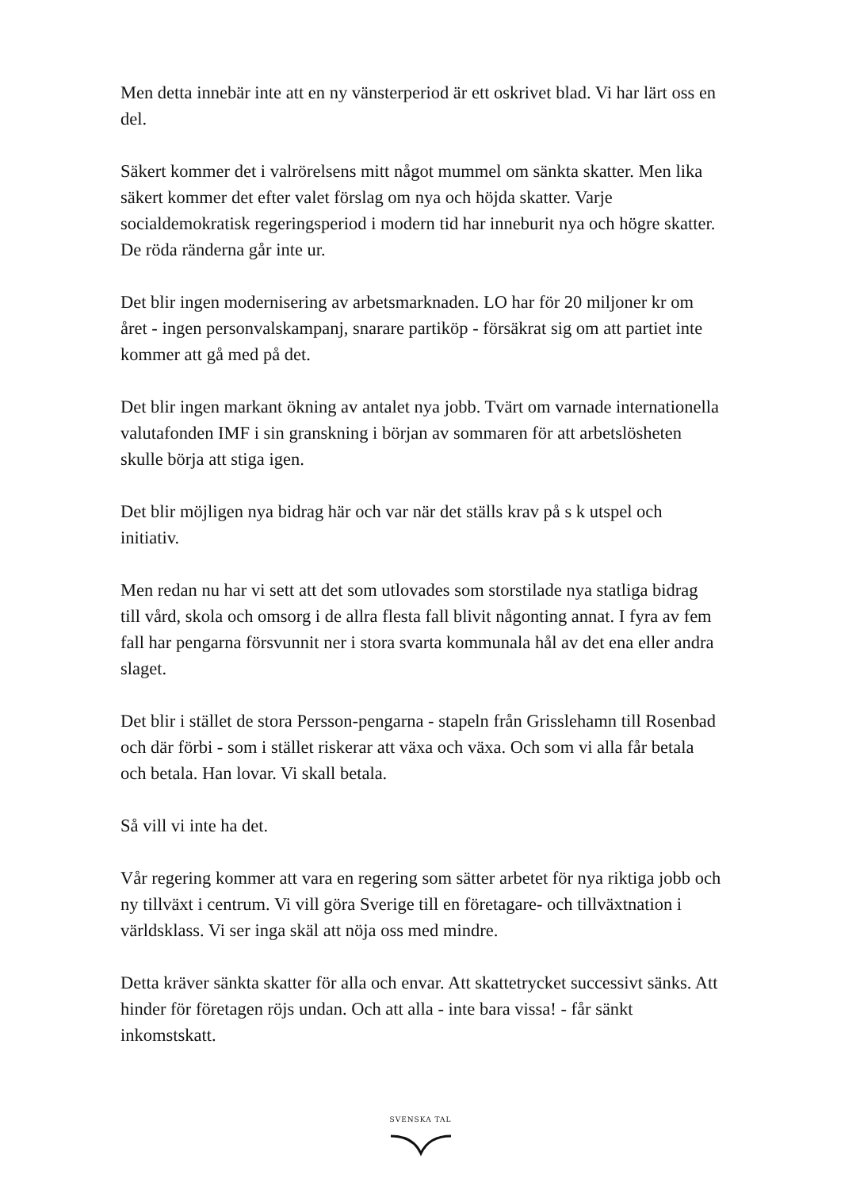Men detta innebär inte att en ny vänsterperiod är ett oskrivet blad. Vi har lärt oss en del.
Säkert kommer det i valrörelsens mitt något mummel om sänkta skatter. Men lika säkert kommer det efter valet förslag om nya och höjda skatter. Varje socialdemokratisk regeringsperiod i modern tid har inneburit nya och högre skatter. De röda ränderna går inte ur.
Det blir ingen modernisering av arbetsmarknaden. LO har för 20 miljoner kr om året - ingen personvalskampanj, snarare partiköp - försäkrat sig om att partiet inte kommer att gå med på det.
Det blir ingen markant ökning av antalet nya jobb. Tvärt om varnade internationella valutafonden IMF i sin granskning i början av sommaren för att arbetslösheten skulle börja att stiga igen.
Det blir möjligen nya bidrag här och var när det ställs krav på s k utspel och initiativ.
Men redan nu har vi sett att det som utlovades som storstilade nya statliga bidrag till vård, skola och omsorg i de allra flesta fall blivit någonting annat. I fyra av fem fall har pengarna försvunnit ner i stora svarta kommunala hål av det ena eller andra slaget.
Det blir i stället de stora Persson-pengarna - stapeln från Grisslehamn till Rosenbad och där förbi - som i stället riskerar att växa och växa. Och som vi alla får betala och betala. Han lovar. Vi skall betala.
Så vill vi inte ha det.
Vår regering kommer att vara en regering som sätter arbetet för nya riktiga jobb och ny tillväxt i centrum. Vi vill göra Sverige till en företagare- och tillväxtnation i världsklass. Vi ser inga skäl att nöja oss med mindre.
Detta kräver sänkta skatter för alla och envar. Att skattetrycket successivt sänks. Att hinder för företagen röjs undan. Och att alla - inte bara vissa! - får sänkt inkomstskatt.
SVENSKA TAL